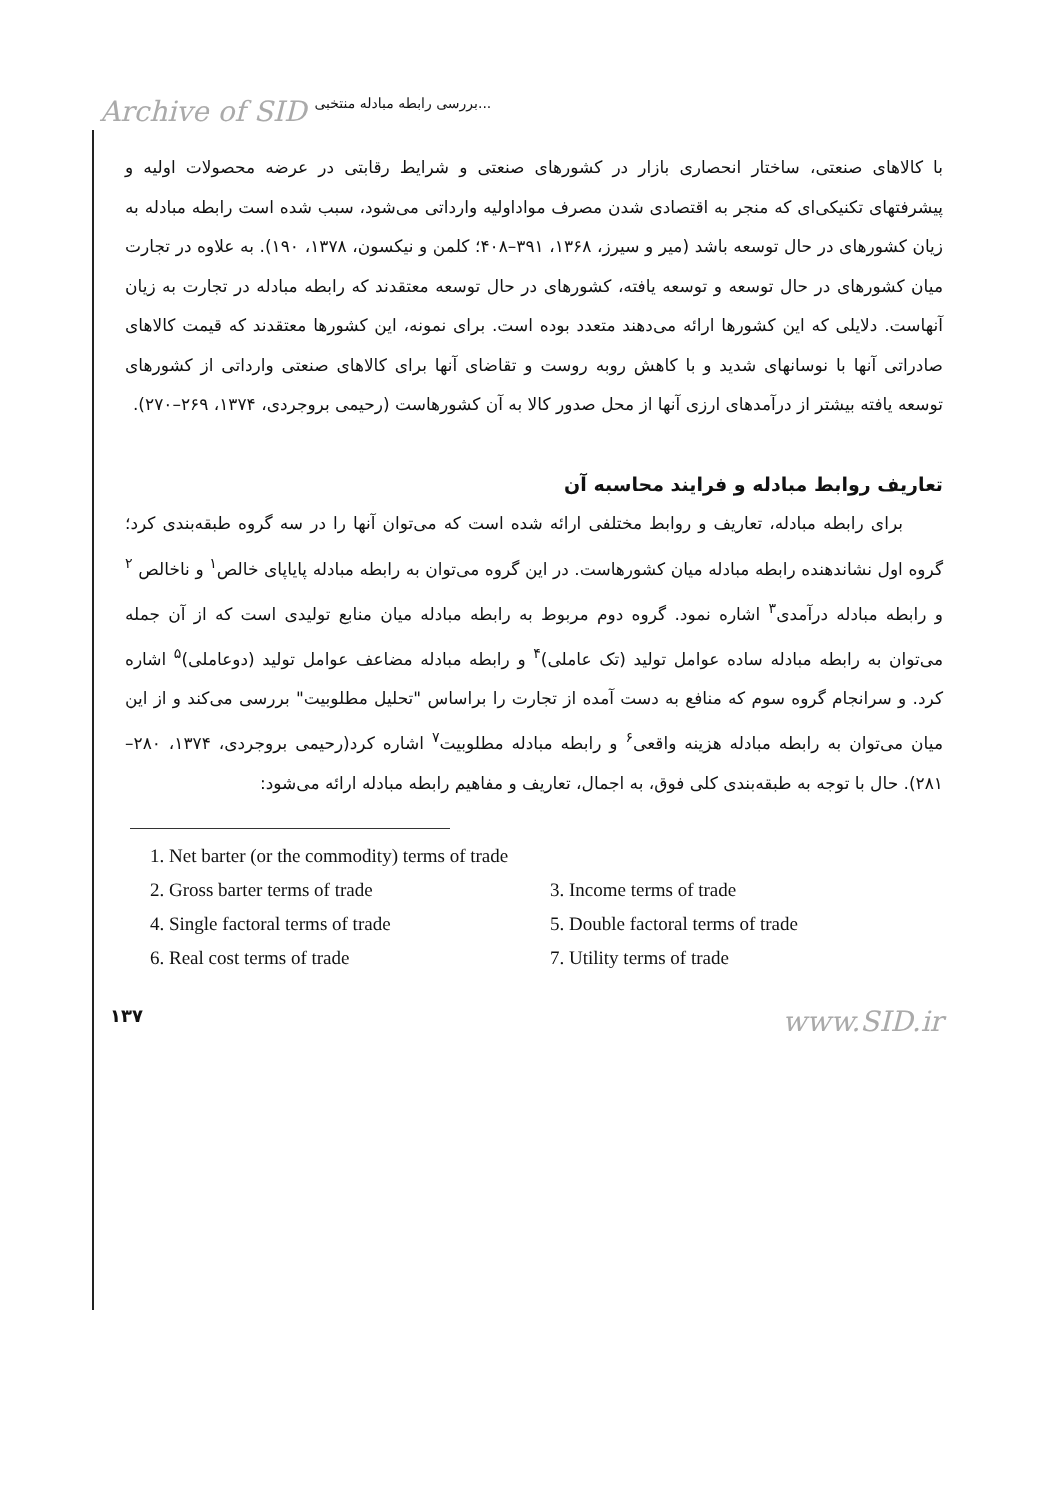Archive of SID بررسی رابطه مبادله منتخبی...
با کالاهای صنعتی، ساختار انحصاری بازار در کشورهای صنعتی و شرایط رقابتی در عرضه محصولات اولیه و پیشرفتهای تکنیکی‌ای که منجر به اقتصادی شدن مصرف مواداولیه وارداتی می‌شود، سبب شده است رابطه مبادله به زیان کشورهای در حال توسعه باشد (میر و سیرز، ۱۳۶۸، ۳۹۱–۴۰۸؛ کلمن و نیکسون، ۱۳۷۸، ۱۹۰). به علاوه در تجارت میان کشورهای در حال توسعه و توسعه یافته، کشورهای در حال توسعه معتقدند که رابطه مبادله در تجارت به زیان آنهاست. دلایلی که این کشورها ارائه می‌دهند متعدد بوده است. برای نمونه، این کشورها معتقدند که قیمت کالاهای صادراتی آنها با نوسانهای شدید و با کاهش روبه روست و تقاضای آنها برای کالاهای صنعتی وارداتی از کشورهای توسعه یافته بیشتر از درآمدهای ارزی آنها از محل صدور کالا به آن کشورهاست (رحیمی بروجردی، ۱۳۷۴، ۲۶۹–۲۷۰).
تعاریف روابط مبادله و فرایند محاسبه آن
برای رابطه مبادله، تعاریف و روابط مختلفی ارائه شده است که می‌توان آنها را در سه گروه طبقه‌بندی کرد؛ گروه اول نشاندهنده رابطه مبادله میان کشورهاست. در این گروه می‌توان به رابطه مبادله پایاپای خالص<sup>۱</sup> و ناخالص <sup>۲</sup> و رابطه مبادله درآمدی<sup>۳</sup> اشاره نمود. گروه دوم مربوط به رابطه مبادله میان منابع تولیدی است که از آن جمله می‌توان به رابطه مبادله ساده عوامل تولید (تک عاملی)<sup>۴</sup> و رابطه مبادله مضاعف عوامل تولید (دوعاملی)<sup>۵</sup> اشاره کرد. و سرانجام گروه سوم که منافع به دست آمده از تجارت را براساس "تحلیل مطلوبیت" بررسی می‌کند و از این میان می‌توان به رابطه مبادله هزینه واقعی<sup>۶</sup> و رابطه مبادله مطلوبیت<sup>۷</sup> اشاره کرد(رحیمی بروجردی، ۱۳۷۴، ۲۸۰–۲۸۱). حال با توجه به طبقه‌بندی کلی فوق، به اجمال، تعاریف و مفاهیم رابطه مبادله ارائه می‌شود:
1. Net barter (or the commodity) terms of trade
2. Gross barter terms of trade 3. Income terms of trade
4. Single factoral terms of trade 5. Double factoral terms of trade
6. Real cost terms of trade 7. Utility terms of trade
۱۳۷ www.SID.ir